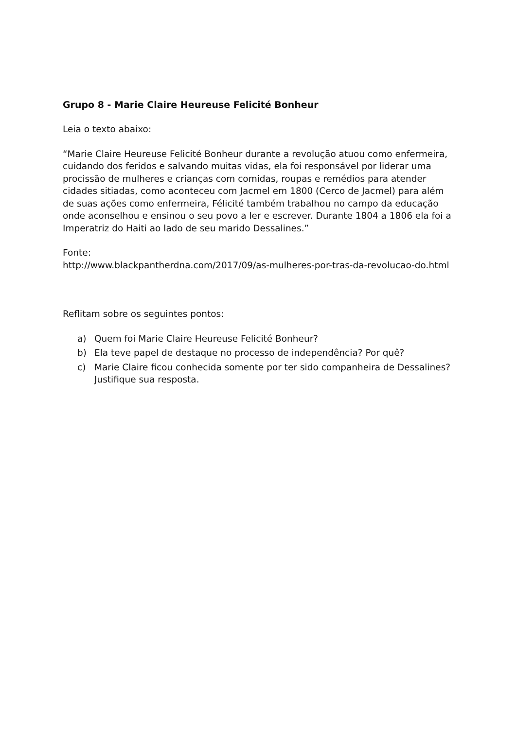Grupo 8 - Marie Claire Heureuse Felicité Bonheur
Leia o texto abaixo:
“Marie Claire Heureuse Felicité Bonheur durante a revolução atuou como enfermeira, cuidando dos feridos e salvando muitas vidas, ela foi responsável por liderar uma procissão de mulheres e crianças com comidas, roupas e remédios para atender cidades sitiadas, como aconteceu com Jacmel em 1800 (Cerco de Jacmel) para além de suas ações como enfermeira, Félicité também trabalhou no campo da educação onde aconselhou e ensinou o seu povo a ler e escrever. Durante 1804 a 1806 ela foi a Imperatriz do Haiti ao lado de seu marido Dessalines.”
Fonte:
http://www.blackpantherdna.com/2017/09/as-mulheres-por-tras-da-revolucao-do.html
Reflitam sobre os seguintes pontos:
a) Quem foi Marie Claire Heureuse Felicité Bonheur?
b) Ela teve papel de destaque no processo de independência? Por quê?
c) Marie Claire ficou conhecida somente por ter sido companheira de Dessalines? Justifique sua resposta.